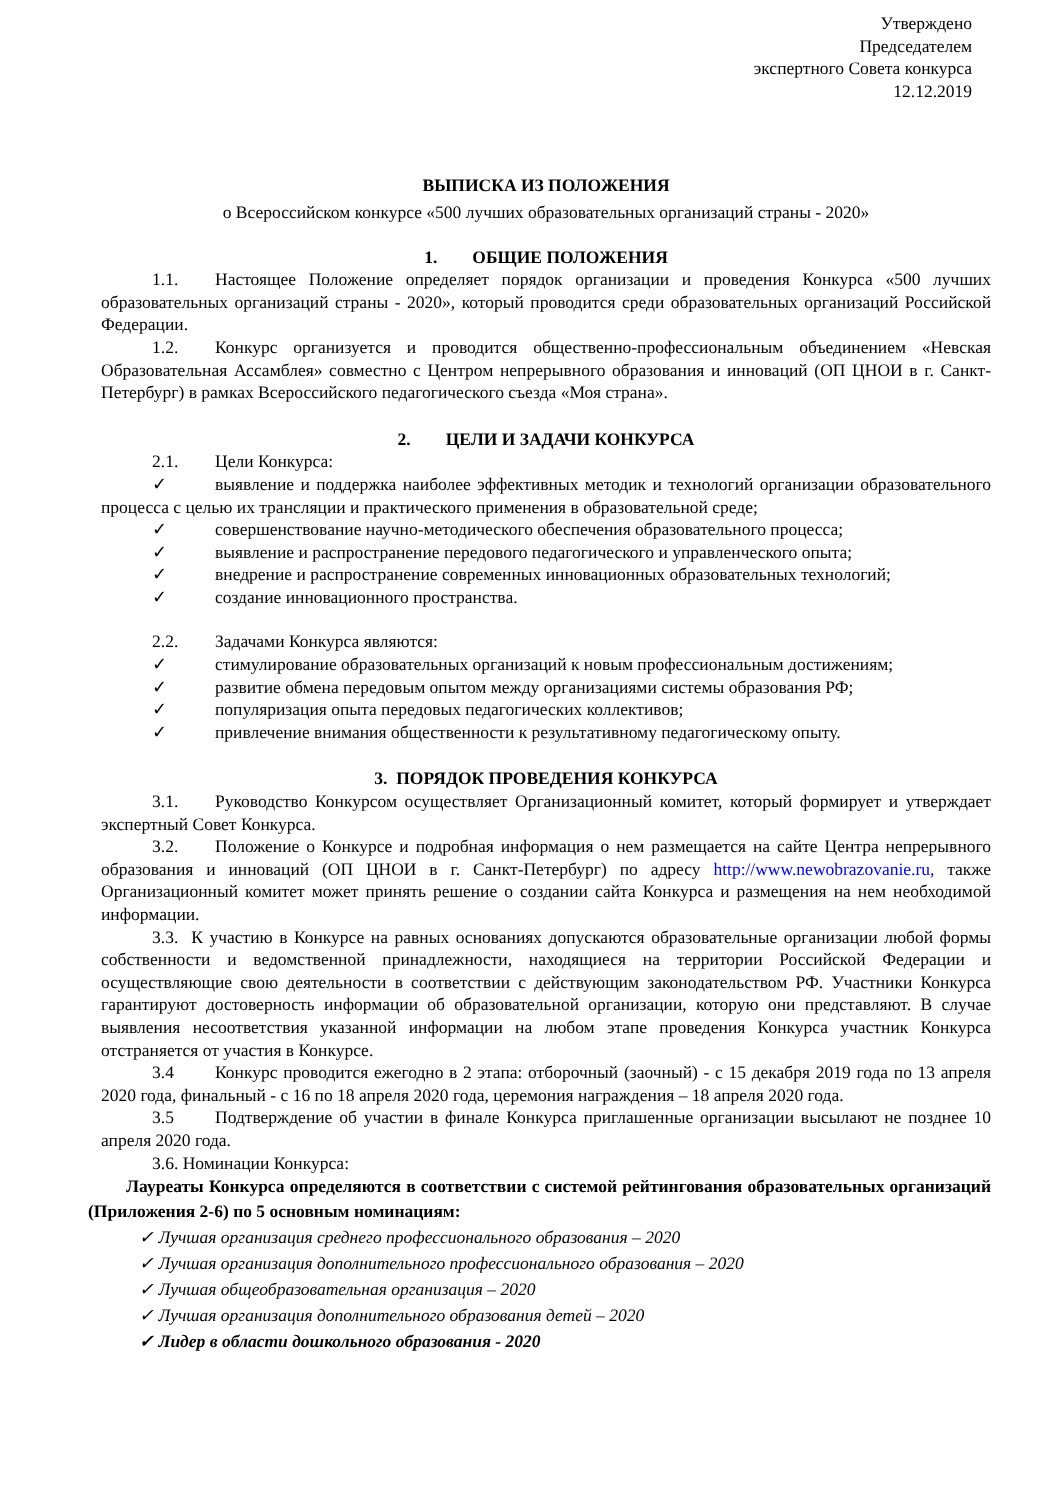Утверждено
Председателем
экспертного Совета конкурса
12.12.2019
ВЫПИСКА ИЗ ПОЛОЖЕНИЯ
о Всероссийском конкурсе «500 лучших образовательных организаций страны - 2020»
1. ОБЩИЕ ПОЛОЖЕНИЯ
1.1. Настоящее Положение определяет порядок организации и проведения Конкурса «500 лучших образовательных организаций страны - 2020», который проводится среди образовательных организаций Российской Федерации.
1.2. Конкурс организуется и проводится общественно-профессиональным объединением «Невская Образовательная Ассамблея» совместно с Центром непрерывного образования и инноваций (ОП ЦНОИ в г. Санкт-Петербург) в рамках Всероссийского педагогического съезда «Моя страна».
2. ЦЕЛИ И ЗАДАЧИ КОНКУРСА
2.1. Цели Конкурса:
✓ выявление и поддержка наиболее эффективных методик и технологий организации образовательного процесса с целью их трансляции и практического применения в образовательной среде;
✓ совершенствование научно-методического обеспечения образовательного процесса;
✓ выявление и распространение передового педагогического и управленческого опыта;
✓ внедрение и распространение современных инновационных образовательных технологий;
✓ создание инновационного пространства.
2.2. Задачами Конкурса являются:
✓ стимулирование образовательных организаций к новым профессиональным достижениям;
✓ развитие обмена передовым опытом между организациями системы образования РФ;
✓ популяризация опыта передовых педагогических коллективов;
✓ привлечение внимания общественности к результативному педагогическому опыту.
3. ПОРЯДОК ПРОВЕДЕНИЯ КОНКУРСА
3.1. Руководство Конкурсом осуществляет Организационный комитет, который формирует и утверждает экспертный Совет Конкурса.
3.2. Положение о Конкурсе и подробная информация о нем размещается на сайте Центра непрерывного образования и инноваций (ОП ЦНОИ в г. Санкт-Петербург) по адресу http://www.newobrazovanie.ru, также Организационный комитет может принять решение о создании сайта Конкурса и размещения на нем необходимой информации.
3.3. К участию в Конкурсе на равных основаниях допускаются образовательные организации любой формы собственности и ведомственной принадлежности, находящиеся на территории Российской Федерации и осуществляющие свою деятельности в соответствии с действующим законодательством РФ. Участники Конкурса гарантируют достоверность информации об образовательной организации, которую они представляют. В случае выявления несоответствия указанной информации на любом этапе проведения Конкурса участник Конкурса отстраняется от участия в Конкурсе.
3.4 Конкурс проводится ежегодно в 2 этапа: отборочный (заочный) - с 15 декабря 2019 года по 13 апреля 2020 года, финальный - с 16 по 18 апреля 2020 года, церемония награждения – 18 апреля 2020 года.
3.5 Подтверждение об участии в финале Конкурса приглашенные организации высылают не позднее 10 апреля 2020 года.
3.6. Номинации Конкурса:
Лауреаты Конкурса определяются в соответствии с системой рейтингования образовательных организаций (Приложения 2-6) по 5 основным номинациям:
✓ Лучшая организация среднего профессионального образования – 2020
✓ Лучшая организация дополнительного профессионального образования – 2020
✓ Лучшая общеобразовательная организация – 2020
✓ Лучшая организация дополнительного образования детей – 2020
✓ Лидер в области дошкольного образования - 2020